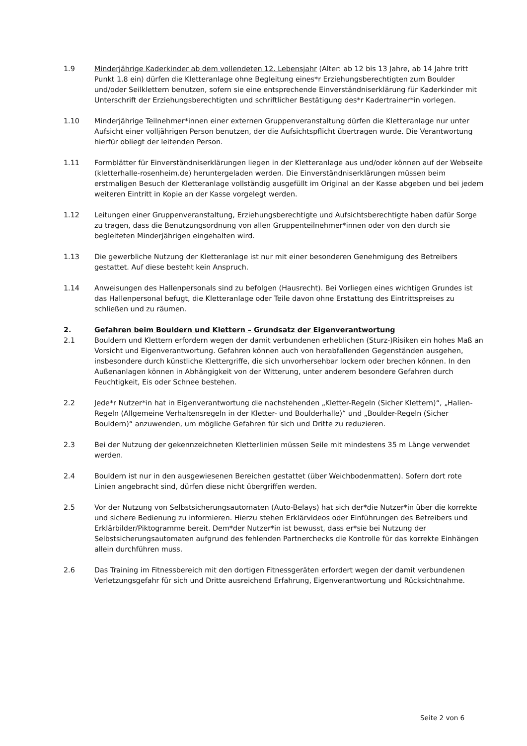1.9 Minderjährige Kaderkinder ab dem vollendeten 12. Lebensjahr (Alter: ab 12 bis 13 Jahre, ab 14 Jahre tritt Punkt 1.8 ein) dürfen die Kletteranlage ohne Begleitung eines*r Erziehungsberechtigten zum Boulder und/oder Seilklettern benutzen, sofern sie eine entsprechende Einverständniserklä­rung für Kaderkinder mit Unterschrift der Erziehungsberechtigten und schriftlicher Bestätigung des*r Kadertrainer*in vorlegen.
1.10 Minderjährige Teilnehmer*innen einer externen Gruppenveranstaltung dürfen die Kletteranlage nur unter Aufsicht einer volljährigen Person benutzen, der die Aufsichtspflicht übertragen wurde. Die Verantwortung hierfür obliegt der leitenden Person.
1.11 Formblätter für Einverständniserklärungen liegen in der Kletteranlage aus und/oder können auf der Webseite (kletterhalle-rosenheim.de) heruntergeladen werden. Die Einverständniserklärungen müssen beim erstmaligen Besuch der Kletteranlage vollständig ausgefüllt im Original an der Kasse abgeben und bei jedem weiteren Eintritt in Kopie an der Kasse vorgelegt werden.
1.12 Leitungen einer Gruppenveranstaltung, Erziehungsberechtigte und Aufsichtsberechtigte haben da­für Sorge zu tragen, dass die Benutzungsordnung von allen Gruppenteilnehmer*innen oder von den durch sie begleiteten Minderjährigen eingehalten wird.
1.13 Die gewerbliche Nutzung der Kletteranlage ist nur mit einer besonderen Genehmigung des Betrei­bers gestattet. Auf diese besteht kein Anspruch.
1.14 Anweisungen des Hallenpersonals sind zu befolgen (Hausrecht). Bei Vorliegen eines wichtigen Grundes ist das Hallenpersonal befugt, die Kletteranlage oder Teile davon ohne Erstattung des Ein­trittspreises zu schließen und zu räumen.
2. Gefahren beim Bouldern und Klettern – Grundsatz der Eigenverantwortung
2.1 Bouldern und Klettern erfordern wegen der damit verbundenen erheblichen (Sturz-)Risiken ein ho­hes Maß an Vorsicht und Eigenverantwortung. Gefahren können auch von herabfallenden Gegen­ständen ausgehen, insbesondere durch künstliche Klettergriffe, die sich unvorhersehbar lockern oder brechen können. In den Außenanlagen können in Abhängigkeit von der Witterung, unter an­derem besondere Gefahren durch Feuchtigkeit, Eis oder Schnee bestehen.
2.2 Jede*r Nutzer*in hat in Eigenverantwortung die nachstehenden „Kletter-Regeln (Sicher Klettern)“, „Hallen-Regeln (Allgemeine Verhaltensregeln in der Kletter- und Boulderhalle)“ und „Boulder-Re­geln (Sicher Bouldern)“ anzuwenden, um mögliche Gefahren für sich und Dritte zu reduzieren.
2.3 Bei der Nutzung der gekennzeichneten Kletterlinien müssen Seile mit mindestens 35 m Länge ver­wendet werden.
2.4 Bouldern ist nur in den ausgewiesenen Bereichen gestattet (über Weichbodenmatten). Sofern dort rote Linien angebracht sind, dürfen diese nicht übergriffen werden.
2.5 Vor der Nutzung von Selbstsicherungsautomaten (Auto-Belays) hat sich der*die Nutzer*in über die korrekte und sichere Bedienung zu informieren. Hierzu stehen Erklärvideos oder Einführungen des Betreibers und Erklärbilder/Piktogramme bereit. Dem*der Nutzer*in ist bewusst, dass er*sie bei Nutzung der Selbstsicherungsautomaten aufgrund des fehlenden Partnerchecks die Kontrolle für das korrekte Einhängen allein durchführen muss.
2.6 Das Training im Fitnessbereich mit den dortigen Fitnessgeräten erfordert wegen der damit verbun­denen Verletzungsgefahr für sich und Dritte ausreichend Erfahrung, Eigenverantwortung und Rück­sichtnahme.
Seite 2 von 6